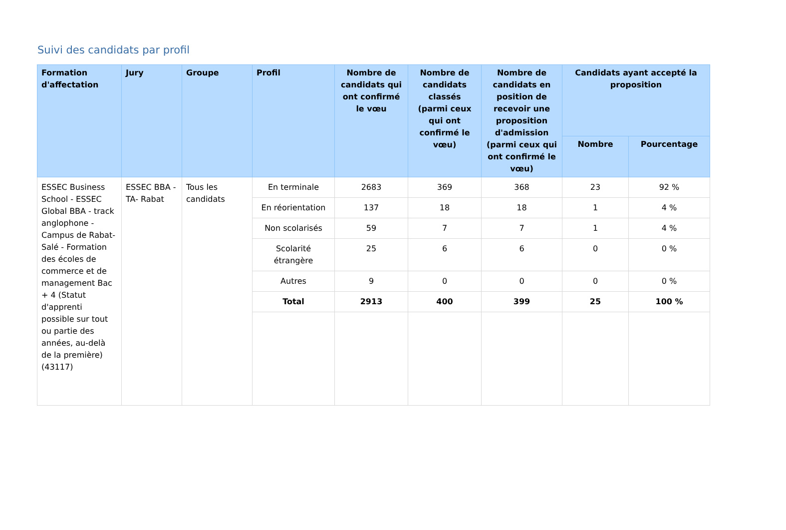Suivi des candidats par profil
| Formation d'affectation | Jury | Groupe | Profil | Nombre de candidats qui ont confirmé le vœu | Nombre de candidats classés (parmi ceux qui ont confirmé le vœu) | Nombre de candidats en position de recevoir une proposition d'admission (parmi ceux qui ont confirmé le vœu) | Candidats ayant accepté la proposition | |
| --- | --- | --- | --- | --- | --- | --- | --- | --- |
| | | | | | | | Nombre | Pourcentage |
| ESSEC Business School - ESSEC Global BBA - track anglophone - Campus de Rabat-Salé - Formation des écoles de commerce et de management Bac + 4 (Statut d'apprenti possible sur tout ou partie des années, au-delà de la première) (43117) | ESSEC BBA - TA- Rabat | Tous les candidats | En terminale | 2683 | 369 | 368 | 23 | 92 % |
| | | | En réorientation | 137 | 18 | 18 | 1 | 4 % |
| | | | Non scolarisés | 59 | 7 | 7 | 1 | 4 % |
| | | | Scolarité étrangère | 25 | 6 | 6 | 0 | 0 % |
| | | | Autres | 9 | 0 | 0 | 0 | 0 % |
| | | | Total | 2913 | 400 | 399 | 25 | 100 % |